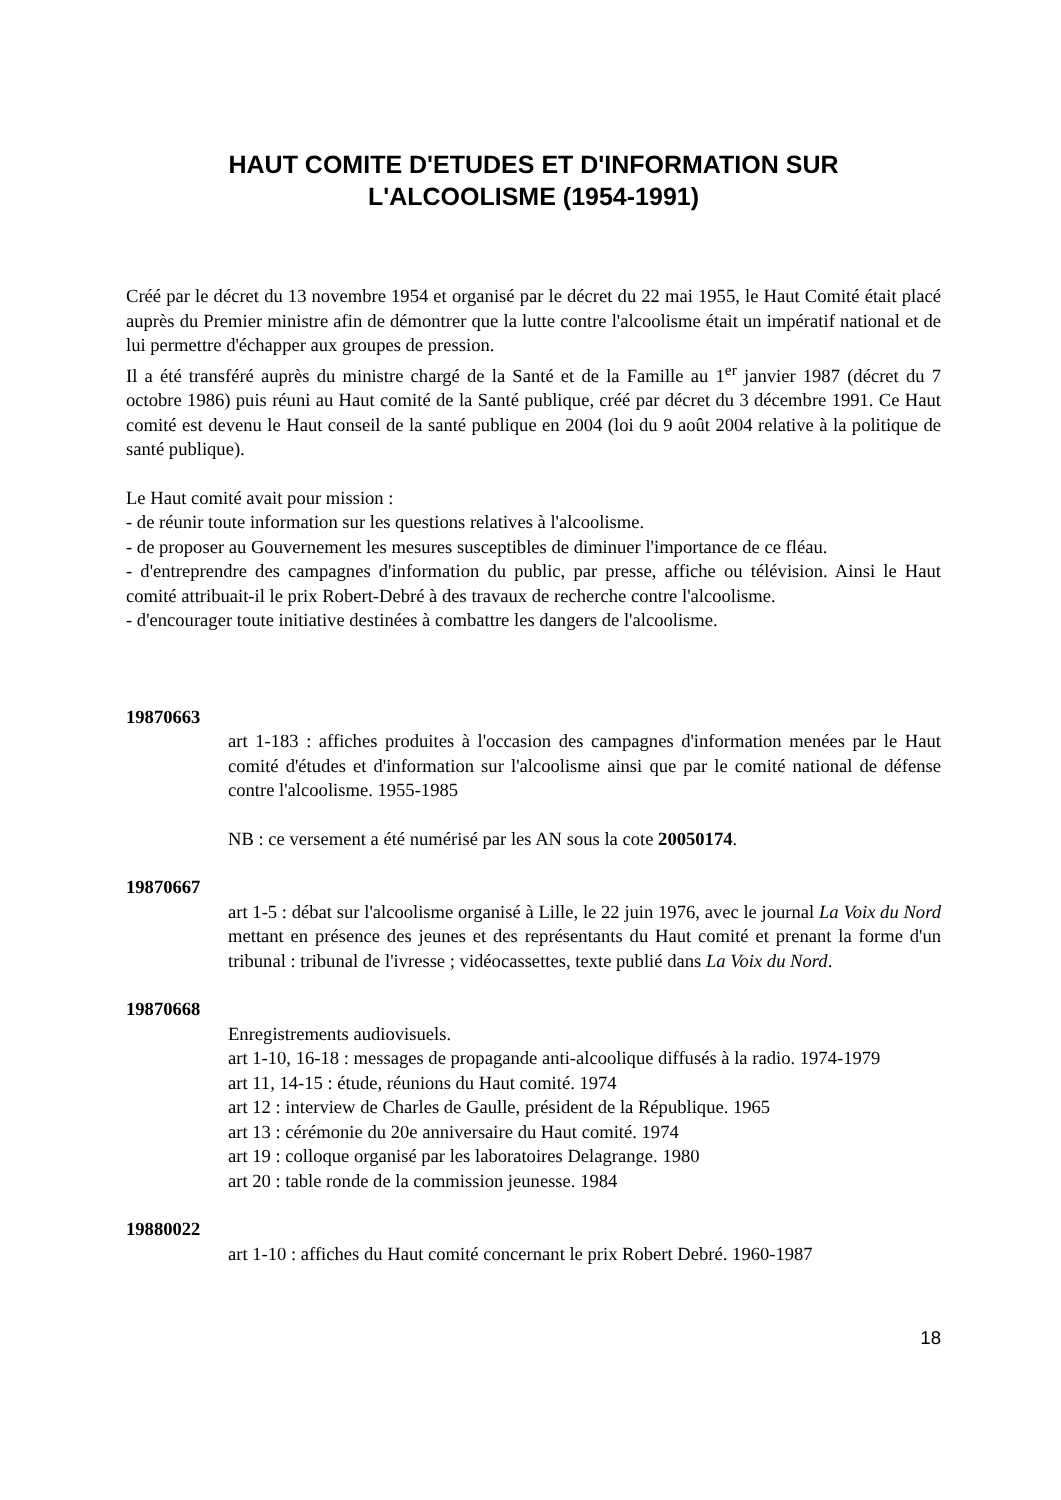HAUT COMITE D'ETUDES ET D'INFORMATION SUR
L'ALCOOLISME (1954-1991)
Créé par le décret du 13 novembre 1954 et organisé par le décret du 22 mai 1955, le Haut Comité était placé auprès du Premier ministre afin de démontrer que la lutte contre l'alcoolisme était un impératif national et de lui permettre d'échapper aux groupes de pression.
Il a été transféré auprès du ministre chargé de la Santé et de la Famille au 1<sup>er</sup> janvier 1987 (décret du 7 octobre 1986) puis réuni au Haut comité de la Santé publique, créé par décret du 3 décembre 1991. Ce Haut comité est devenu le Haut conseil de la santé publique en 2004 (loi du 9 août 2004 relative à la politique de santé publique).
Le Haut comité avait pour mission :
- de réunir toute information sur les questions relatives à l'alcoolisme.
- de proposer au Gouvernement les mesures susceptibles de diminuer l'importance de ce fléau.
- d'entreprendre des campagnes d'information du public, par presse, affiche ou télévision. Ainsi le Haut comité attribuait-il le prix Robert-Debré à des travaux de recherche contre l'alcoolisme.
- d'encourager toute initiative destinées à combattre les dangers de l'alcoolisme.
19870663
art 1-183 : affiches produites à l'occasion des campagnes d'information menées par le Haut comité d'études et d'information sur l'alcoolisme ainsi que par le comité national de défense contre l'alcoolisme. 1955-1985
NB : ce versement a été numérisé par les AN sous la cote 20050174.
19870667
art 1-5 : débat sur l'alcoolisme organisé à Lille, le 22 juin 1976, avec le journal La Voix du Nord mettant en présence des jeunes et des représentants du Haut comité et prenant la forme d'un tribunal : tribunal de l'ivresse ; vidéocassettes, texte publié dans La Voix du Nord.
19870668
Enregistrements audiovisuels.
art 1-10, 16-18 : messages de propagande anti-alcoolique diffusés à la radio. 1974-1979
art 11, 14-15 : étude, réunions du Haut comité. 1974
art 12 : interview de Charles de Gaulle, président de la République. 1965
art 13 : cérémonie du 20e anniversaire du Haut comité. 1974
art 19 : colloque organisé par les laboratoires Delagrange. 1980
art 20 : table ronde de la commission jeunesse. 1984
19880022
art 1-10 : affiches du Haut comité concernant le prix Robert Debré. 1960-1987
18